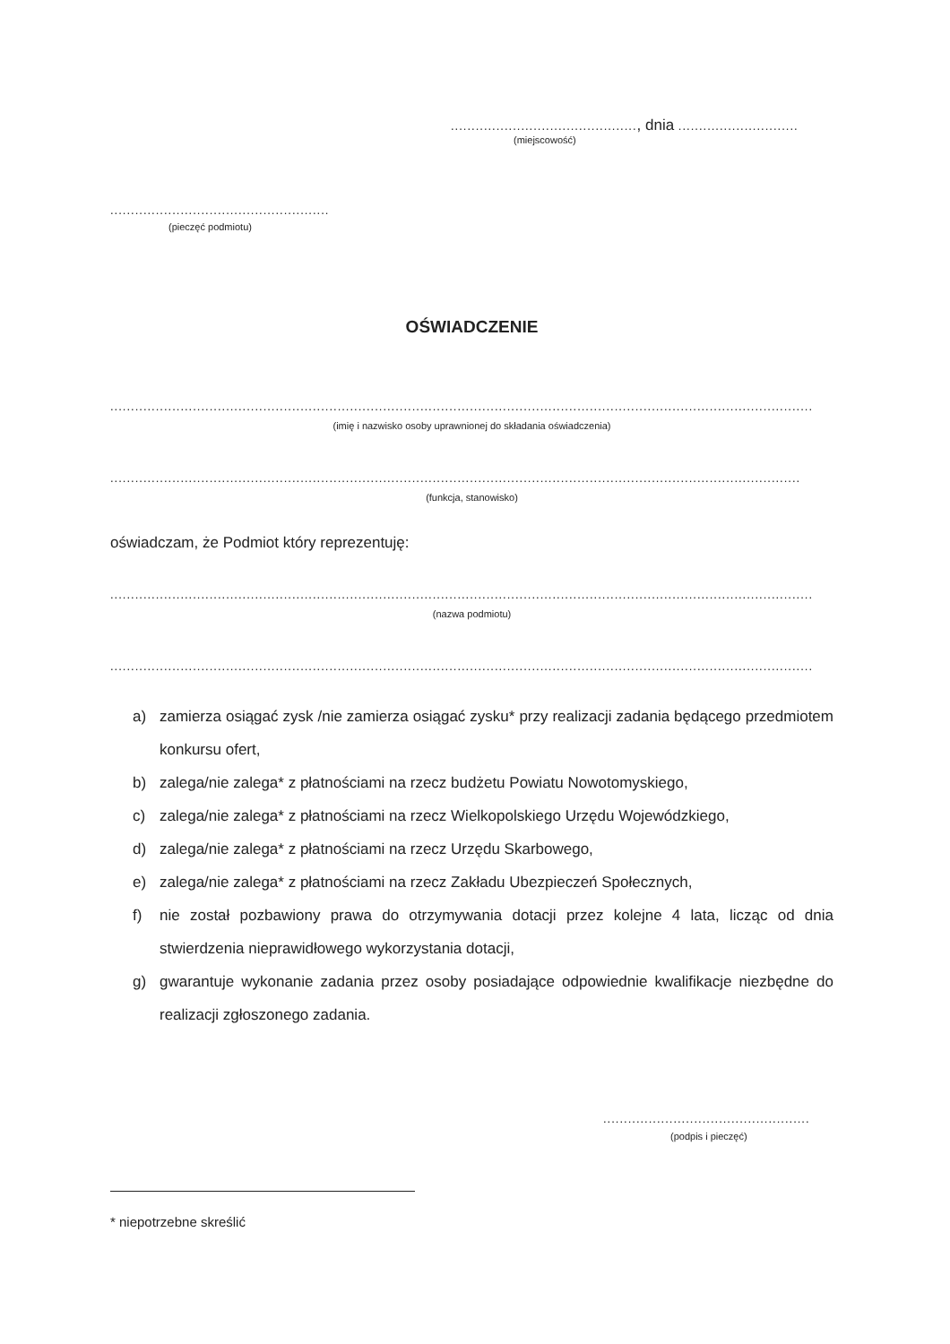............................................., dnia .............................
(miejscowość)
.....................................................
(pieczęć podmiotu)
OŚWIADCZENIE
..........................................................................................................................................................................
(imię i nazwisko osoby uprawnionej do składania oświadczenia)
.......................................................................................................................................................................
(funkcja, stanowisko)
oświadczam, że Podmiot który reprezentuję:
..........................................................................................................................................................................
(nazwa podmiotu)
..........................................................................................................................................................................
a) zamierza osiągać zysk /nie zamierza osiągać zysku* przy realizacji zadania będącego przedmiotem konkursu ofert,
b) zalega/nie zalega* z płatnościami na rzecz budżetu Powiatu Nowotomyskiego,
c) zalega/nie zalega* z płatnościami na rzecz Wielkopolskiego Urzędu Wojewódzkiego,
d) zalega/nie zalega* z płatnościami na rzecz Urzędu Skarbowego,
e) zalega/nie zalega* z płatnościami na rzecz Zakładu Ubezpieczeń Społecznych,
f) nie został pozbawiony prawa do otrzymywania dotacji przez kolejne 4 lata, licząc od dnia stwierdzenia nieprawidłowego wykorzystania dotacji,
g) gwarantuje wykonanie zadania przez osoby posiadające odpowiednie kwalifikacje niezbędne do realizacji zgłoszonego zadania.
..................................................
(podpis i pieczęć)
* niepotrzebne skreślić